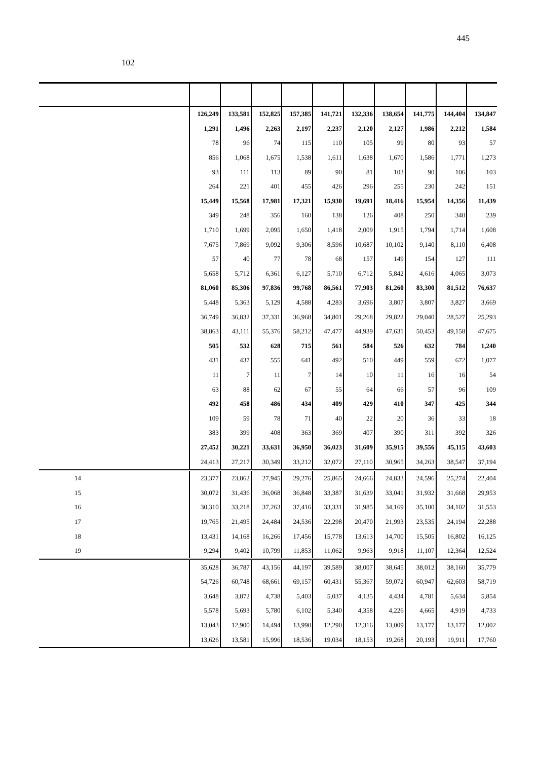445
102
| | 126,249 | 133,581 | 152,825 | 157,385 | 141,721 | 132,336 | 138,654 | 141,775 | 144,404 | 134,847 |
| | 1,291 | 1,496 | 2,263 | 2,197 | 2,237 | 2,120 | 2,127 | 1,986 | 2,212 | 1,584 |
| | 78 | 96 | 74 | 115 | 110 | 105 | 99 | 80 | 93 | 57 |
| | 856 | 1,068 | 1,675 | 1,538 | 1,611 | 1,638 | 1,670 | 1,586 | 1,771 | 1,273 |
| | 93 | 111 | 113 | 89 | 90 | 81 | 103 | 90 | 106 | 103 |
| | 264 | 221 | 401 | 455 | 426 | 296 | 255 | 230 | 242 | 151 |
| | 15,449 | 15,568 | 17,981 | 17,321 | 15,930 | 19,691 | 18,416 | 15,954 | 14,356 | 11,439 |
| | 349 | 248 | 356 | 160 | 138 | 126 | 408 | 250 | 340 | 239 |
| | 1,710 | 1,699 | 2,095 | 1,650 | 1,418 | 2,009 | 1,915 | 1,794 | 1,714 | 1,608 |
| | 7,675 | 7,869 | 9,092 | 9,306 | 8,596 | 10,687 | 10,102 | 9,140 | 8,110 | 6,408 |
| | 57 | 40 | 77 | 78 | 68 | 157 | 149 | 154 | 127 | 111 |
| | 5,658 | 5,712 | 6,361 | 6,127 | 5,710 | 6,712 | 5,842 | 4,616 | 4,065 | 3,073 |
| | 81,060 | 85,306 | 97,836 | 99,768 | 86,561 | 77,903 | 81,260 | 83,300 | 81,512 | 76,637 |
| | 5,448 | 5,363 | 5,129 | 4,588 | 4,283 | 3,696 | 3,807 | 3,807 | 3,827 | 3,669 |
| | 36,749 | 36,832 | 37,331 | 36,968 | 34,801 | 29,268 | 29,822 | 29,040 | 28,527 | 25,293 |
| | 38,863 | 43,111 | 55,376 | 58,212 | 47,477 | 44,939 | 47,631 | 50,453 | 49,158 | 47,675 |
| | 505 | 532 | 628 | 715 | 561 | 584 | 526 | 632 | 784 | 1,240 |
| | 431 | 437 | 555 | 641 | 492 | 510 | 449 | 559 | 672 | 1,077 |
| | 11 | 7 | 11 | 7 | 14 | 10 | 11 | 16 | 16 | 54 |
| | 63 | 88 | 62 | 67 | 55 | 64 | 66 | 57 | 96 | 109 |
| | 492 | 458 | 486 | 434 | 409 | 429 | 410 | 347 | 425 | 344 |
| | 109 | 59 | 78 | 71 | 40 | 22 | 20 | 36 | 33 | 18 |
| | 383 | 399 | 408 | 363 | 369 | 407 | 390 | 311 | 392 | 326 |
| | 27,452 | 30,221 | 33,631 | 36,950 | 36,023 | 31,609 | 35,915 | 39,556 | 45,115 | 43,603 |
| | 24,413 | 27,217 | 30,349 | 33,212 | 32,072 | 27,110 | 30,965 | 34,263 | 38,547 | 37,194 |
| 14 | 23,377 | 23,862 | 27,945 | 29,276 | 25,865 | 24,666 | 24,833 | 24,596 | 25,274 | 22,404 |
| 15 | 30,072 | 31,436 | 36,068 | 36,848 | 33,387 | 31,639 | 33,041 | 31,932 | 31,668 | 29,953 |
| 16 | 30,310 | 33,218 | 37,263 | 37,416 | 33,331 | 31,985 | 34,169 | 35,100 | 34,102 | 31,553 |
| 17 | 19,765 | 21,495 | 24,484 | 24,536 | 22,298 | 20,470 | 21,993 | 23,535 | 24,194 | 22,288 |
| 18 | 13,431 | 14,168 | 16,266 | 17,456 | 15,778 | 13,613 | 14,700 | 15,505 | 16,802 | 16,125 |
| 19 | 9,294 | 9,402 | 10,799 | 11,853 | 11,062 | 9,963 | 9,918 | 11,107 | 12,364 | 12,524 |
| | 35,628 | 36,787 | 43,156 | 44,197 | 39,589 | 38,007 | 38,645 | 38,012 | 38,160 | 35,779 |
| | 54,726 | 60,748 | 68,661 | 69,157 | 60,431 | 55,367 | 59,072 | 60,947 | 62,603 | 58,719 |
| | 3,648 | 3,872 | 4,738 | 5,403 | 5,037 | 4,135 | 4,434 | 4,781 | 5,634 | 5,854 |
| | 5,578 | 5,693 | 5,780 | 6,102 | 5,340 | 4,358 | 4,226 | 4,665 | 4,919 | 4,733 |
| | 13,043 | 12,900 | 14,494 | 13,990 | 12,290 | 12,316 | 13,009 | 13,177 | 13,177 | 12,002 |
| | 13,626 | 13,581 | 15,996 | 18,536 | 19,034 | 18,153 | 19,268 | 20,193 | 19,911 | 17,760 |